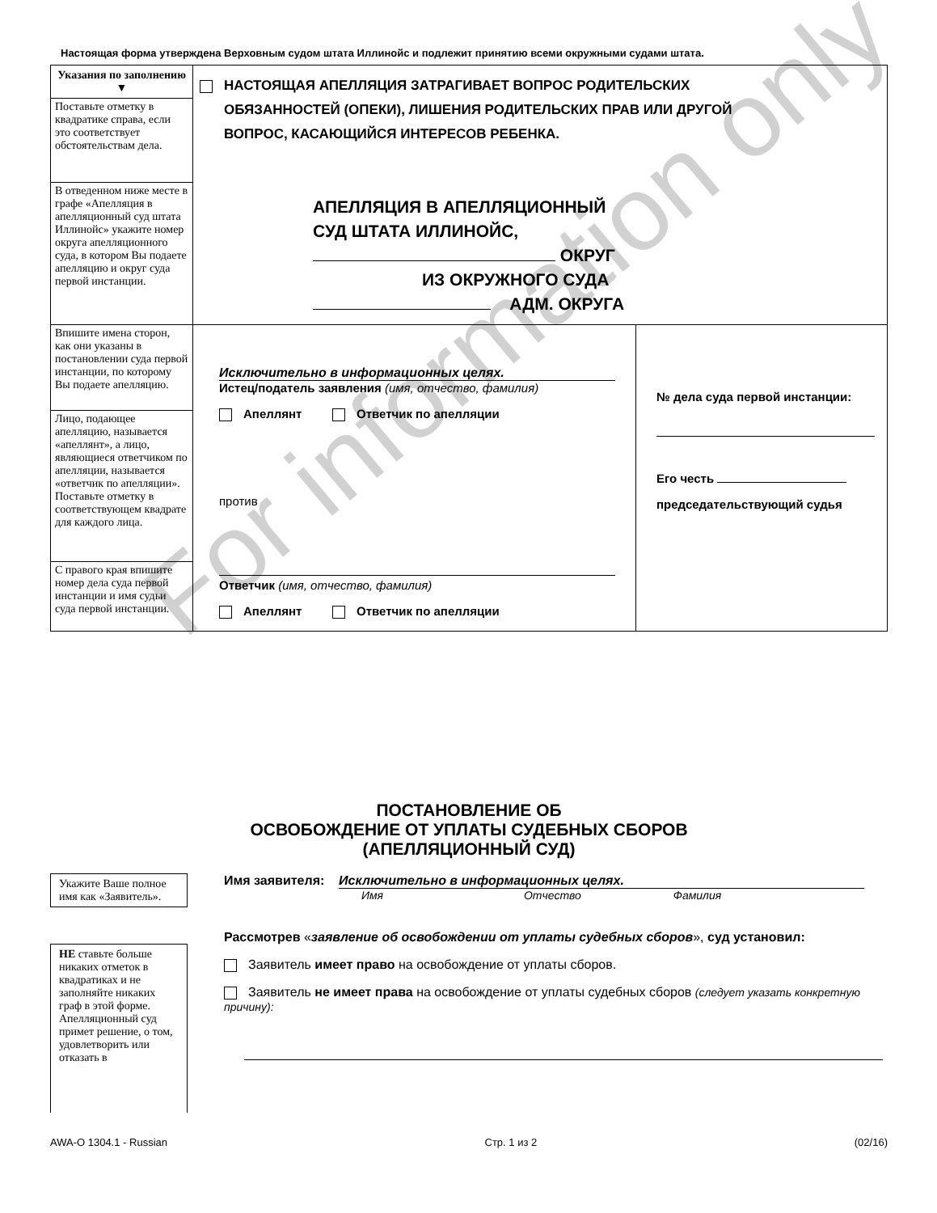Настоящая форма утверждена Верховным судом штата Иллинойс и подлежит принятию всеми окружными судами штата.
| Указания по заполнению ▼ Поставьте отметку в квадратике справа, если это соответствует обстоятельствам дела. | НАСТОЯЩАЯ АПЕЛЛЯЦИЯ ЗАТРАГИВАЕТ ВОПРОС РОДИТЕЛЬСКИХ ОБЯЗАННОСТЕЙ (ОПЕКИ), ЛИШЕНИЯ РОДИТЕЛЬСКИХ ПРАВ ИЛИ ДРУГОЙ ВОПРОС, КАСАЮЩИЙСЯ ИНТЕРЕСОВ РЕБЕНКА. АПЕЛЛЯЦИЯ В АПЕЛЛЯЦИОННЫЙ СУД ШТАТА ИЛЛИНОЙС, ОКРУГ ИЗ ОКРУЖНОГО СУДА АДМ. ОКРУГА | |
| В отведенном ниже месте в графе «Апелляция в апелляционный суд штата Иллинойс» укажите номер округа апелляционного суда, в котором Вы подаете апелляцию и округ суда первой инстанции. | | |
| Впишите имена сторон, как они указаны в постановлении суда первой инстанции, по которому Вы подаете апелляцию. | Исключительно в информационных целях. Истец/податель заявления (имя, отчество, фамилия) Апеллянт Ответчик по апелляции против Ответчик (имя, отчество, фамилия) Апеллянт Ответчик по апелляции | № дела суда первой инстанции: Его честь председательствующий судья |
| Лицо, подающее апелляцию, называется «апеллянт», а лицо, являющиеся ответчиком по апелляции, называется «ответчик по апелляции». Поставьте отметку в соответствующем квадрате для каждого лица. | | |
| С правого края впишите номер дела суда первой инстанции и имя судьи суда первой инстанции. | | |
ПОСТАНОВЛЕНИЕ ОБ
ОСВОБОЖДЕНИЕ ОТ УПЛАТЫ СУДЕБНЫХ СБОРОВ
(АПЕЛЛЯЦИОННЫЙ СУД)
Укажите Ваше полное имя как «Заявитель».
НЕ ставьте больше никаких отметок в квадратиках и не заполняйте никаких граф в этой форме.
Апелляционный суд примет решение, о том, удовлетворить или отказать в
Имя заявителя: Исключительно в информационных целях.
Имя Отчество Фамилия
Рассмотрев «заявление об освобождении от уплаты судебных сборов», суд установил:
Заявитель имеет право на освобождение от уплаты сборов.
Заявитель не имеет права на освобождение от уплаты судебных сборов (следует указать конкретную причину):
For information only
AWA-O 1304.1 - Russian Стр. 1 из 2 (02/16)